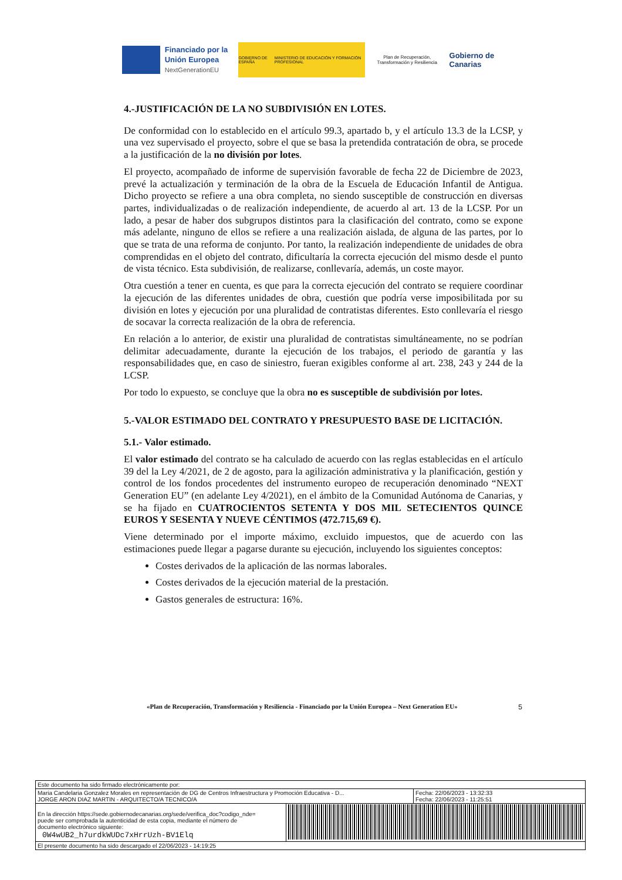Financiado por la Unión Europea
NextGenerationEU
GOBIERNO DE ESPAÑA MINISTERIO DE EDUCACIÓN Y FORMACIÓN PROFESIONAL
Plan de Recuperación, Transformación y Resiliencia
Gobierno de Canarias
4.-JUSTIFICACIÓN DE LA NO SUBDIVISIÓN EN LOTES.
De conformidad con lo establecido en el artículo 99.3, apartado b, y el artículo 13.3 de la LCSP, y una vez supervisado el proyecto, sobre el que se basa la pretendida contratación de obra, se procede a la justificación de la no división por lotes.
El proyecto, acompañado de informe de supervisión favorable de fecha 22 de Diciembre de 2023, prevé la actualización y terminación de la obra de la Escuela de Educación Infantil de Antigua. Dicho proyecto se refiere a una obra completa, no siendo susceptible de construcción en diversas partes, individualizadas o de realización independiente, de acuerdo al art. 13 de la LCSP. Por un lado, a pesar de haber dos subgrupos distintos para la clasificación del contrato, como se expone más adelante, ninguno de ellos se refiere a una realización aislada, de alguna de las partes, por lo que se trata de una reforma de conjunto. Por tanto, la realización independiente de unidades de obra comprendidas en el objeto del contrato, dificultaría la correcta ejecución del mismo desde el punto de vista técnico. Esta subdivisión, de realizarse, conllevaría, además, un coste mayor.
Otra cuestión a tener en cuenta, es que para la correcta ejecución del contrato se requiere coordinar la ejecución de las diferentes unidades de obra, cuestión que podría verse imposibilitada por su división en lotes y ejecución por una pluralidad de contratistas diferentes. Esto conllevaría el riesgo de socavar la correcta realización de la obra de referencia.
En relación a lo anterior, de existir una pluralidad de contratistas simultáneamente, no se podrían delimitar adecuadamente, durante la ejecución de los trabajos, el periodo de garantía y las responsabilidades que, en caso de siniestro, fueran exigibles conforme al art. 238, 243 y 244 de la LCSP.
Por todo lo expuesto, se concluye que la obra no es susceptible de subdivisión por lotes.
5.-VALOR ESTIMADO DEL CONTRATO Y PRESUPUESTO BASE DE LICITACIÓN.
5.1.- Valor estimado.
El valor estimado del contrato se ha calculado de acuerdo con las reglas establecidas en el artículo 39 del la Ley 4/2021, de 2 de agosto, para la agilización administrativa y la planificación, gestión y control de los fondos procedentes del instrumento europeo de recuperación denominado “NEXT Generation EU” (en adelante Ley 4/2021), en el ámbito de la Comunidad Autónoma de Canarias, y se ha fijado en CUATROCIENTOS SETENTA Y DOS MIL SETECIENTOS QUINCE EUROS Y SESENTA Y NUEVE CÉNTIMOS (472.715,69 €).
Viene determinado por el importe máximo, excluido impuestos, que de acuerdo con las estimaciones puede llegar a pagarse durante su ejecución, incluyendo los siguientes conceptos:
Costes derivados de la aplicación de las normas laborales.
Costes derivados de la ejecución material de la prestación.
Gastos generales de estructura: 16%.
«Plan de Recuperación, Transformación y Resiliencia - Financiado por la Unión Europea – Next Generation EU» 5
| Este documento ha sido firmado electrónicamente por: | | |
| Maria Candelaria Gonzalez Morales en representación de DG de Centros Infraestructura y Promoción Educativa - D... JORGE ARON DIAZ MARTIN - ARQUITECTO/A TECNICO/A | | Fecha: 22/06/2023 - 13:32:33 Fecha: 22/06/2023 - 11:25:51 |
| En la dirección https://sede.gobiernodecanarias.org/sede/verifica_doc?codigo_nde= puede ser comprobada la autenticidad de esta copia, mediante el número de documento electrónico siguiente: 0W4wUB2_h7urdkWUDc7xHrrUzh-BV1Elq | | |
| El presente documento ha sido descargado el 22/06/2023 - 14:19:25 | | |